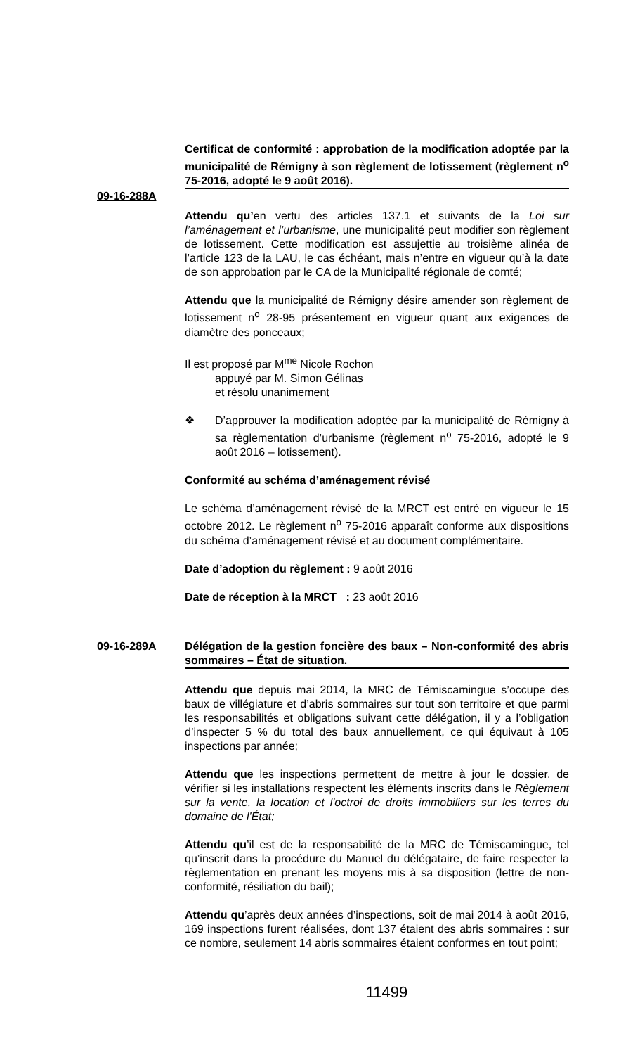Certificat de conformité : approbation de la modification adoptée par la municipalité de Rémigny à son règlement de lotissement (règlement n<sup>o</sup> 75-2016, adopté le 9 août 2016).
09-16-288A
Attendu qu’en vertu des articles 137.1 et suivants de la Loi sur l’aménagement et l’urbanisme, une municipalité peut modifier son règlement de lotissement. Cette modification est assujettie au troisième alinéa de l’article 123 de la LAU, le cas échéant, mais n’entre en vigueur qu’à la date de son approbation par le CA de la Municipalité régionale de comté;
Attendu que la municipalité de Rémigny désire amender son règlement de lotissement n<sup>o</sup> 28-95 présentement en vigueur quant aux exigences de diamètre des ponceaux;
Il est proposé par M<sup>me</sup> Nicole Rochon
appuyé par M. Simon Gélinas
et résolu unanimement
❖ D’approuver la modification adoptée par la municipalité de Rémigny à sa règlementation d’urbanisme (règlement n<sup>o</sup> 75-2016, adopté le 9 août 2016 – lotissement).
Conformité au schéma d’aménagement révisé
Le schéma d’aménagement révisé de la MRCT est entré en vigueur le 15 octobre 2012. Le règlement n<sup>o</sup> 75-2016 apparaît conforme aux dispositions du schéma d’aménagement révisé et au document complémentaire.
Date d’adoption du règlement : 9 août 2016
Date de réception à la MRCT : 23 août 2016
09-16-289A Délégation de la gestion foncière des baux – Non-conformité des abris sommaires – État de situation.
Attendu que depuis mai 2014, la MRC de Témiscamingue s’occupe des baux de villégiature et d’abris sommaires sur tout son territoire et que parmi les responsabilités et obligations suivant cette délégation, il y a l’obligation d’inspecter 5 % du total des baux annuellement, ce qui équivaut à 105 inspections par année;
Attendu que les inspections permettent de mettre à jour le dossier, de vérifier si les installations respectent les éléments inscrits dans le Règlement sur la vente, la location et l'octroi de droits immobiliers sur les terres du domaine de l'État;
Attendu qu’il est de la responsabilité de la MRC de Témiscamingue, tel qu’inscrit dans la procédure du Manuel du délégataire, de faire respecter la règlementation en prenant les moyens mis à sa disposition (lettre de non-conformité, résiliation du bail);
Attendu qu’après deux années d’inspections, soit de mai 2014 à août 2016, 169 inspections furent réalisées, dont 137 étaient des abris sommaires : sur ce nombre, seulement 14 abris sommaires étaient conformes en tout point;
11499